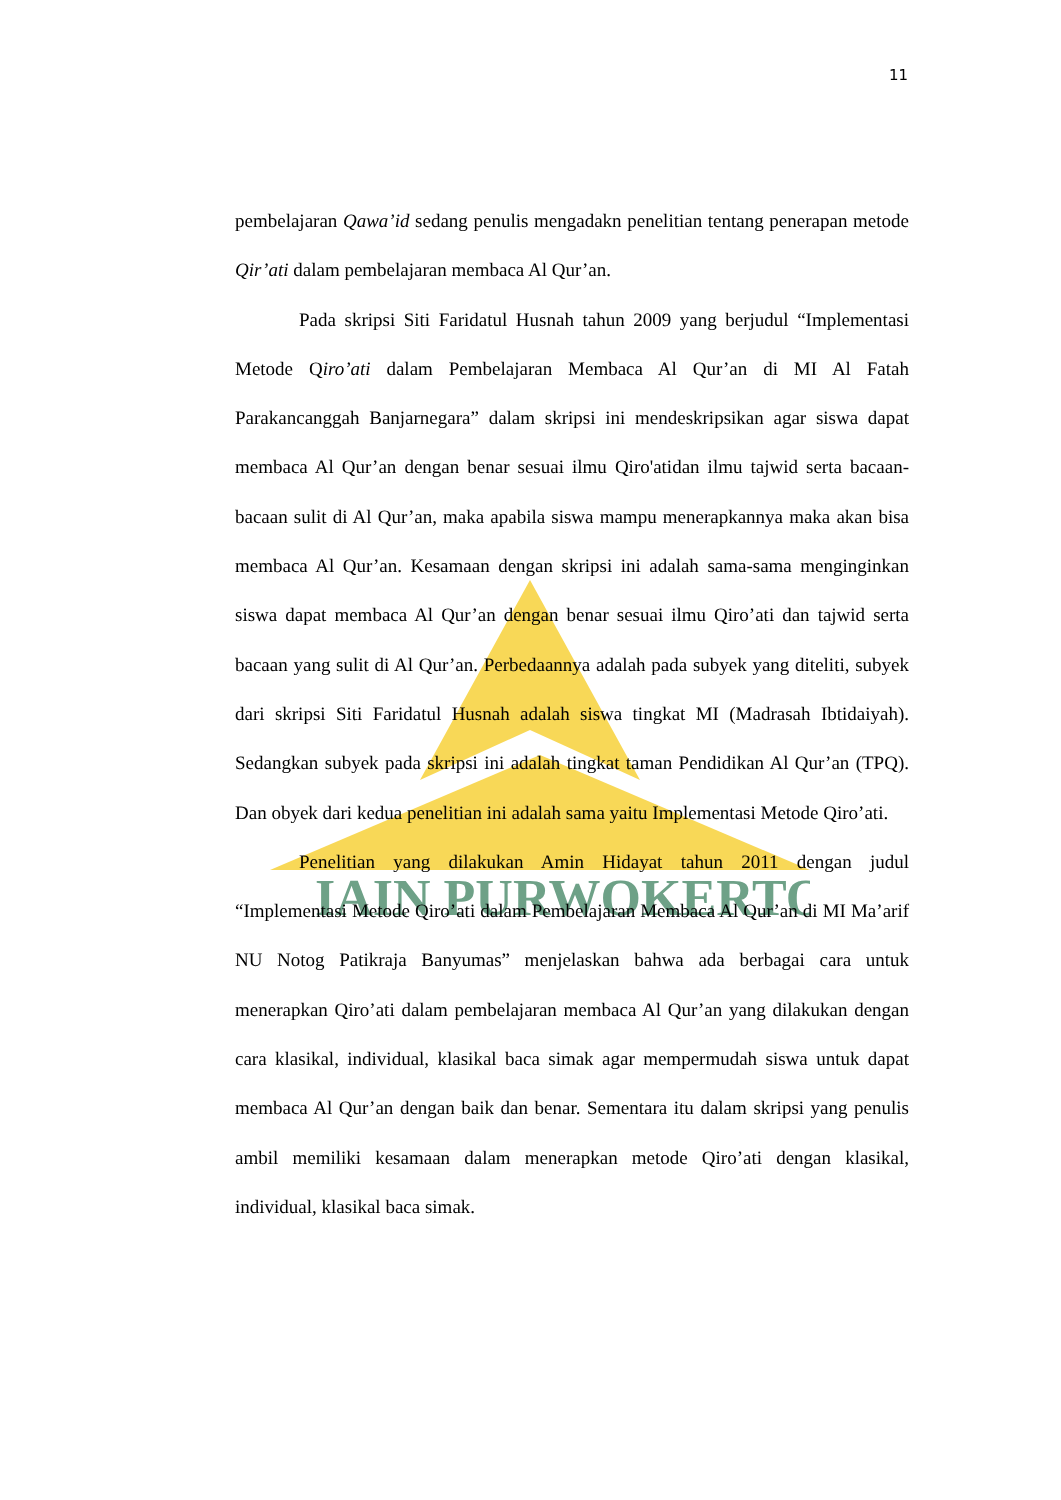IAIN PURWOKERTO
11
pembelajaran Qawa’id sedang penulis mengadakn penelitian tentang penerapan metode Qir’ati dalam pembelajaran membaca Al Qur’an.
Pada skripsi Siti Faridatul Husnah tahun 2009 yang berjudul “Implementasi Metode Qiro’ati dalam Pembelajaran Membaca Al Qur’an di MI Al Fatah Parakancanggah Banjarnegara” dalam skripsi ini mendeskripsikan agar siswa dapat membaca Al Qur’an dengan benar sesuai ilmu Qiro'atidan ilmu tajwid serta bacaan-bacaan sulit di Al Qur’an, maka apabila siswa mampu menerapkannya maka akan bisa membaca Al Qur’an. Kesamaan dengan skripsi ini adalah sama-sama menginginkan siswa dapat membaca Al Qur’an dengan benar sesuai ilmu Qiro’ati dan tajwid serta bacaan yang sulit di Al Qur’an. Perbedaannya adalah pada subyek yang diteliti, subyek dari skripsi Siti Faridatul Husnah adalah siswa tingkat MI (Madrasah Ibtidaiyah). Sedangkan subyek pada skripsi ini adalah tingkat taman Pendidikan Al Qur’an (TPQ). Dan obyek dari kedua penelitian ini adalah sama yaitu Implementasi Metode Qiro’ati.
Penelitian yang dilakukan Amin Hidayat tahun 2011 dengan judul “Implementasi Metode Qiro’ati dalam Pembelajaran Membaca Al Qur’an di MI Ma’arif NU Notog Patikraja Banyumas” menjelaskan bahwa ada berbagai cara untuk menerapkan Qiro’ati dalam pembelajaran membaca Al Qur’an yang dilakukan dengan cara klasikal, individual, klasikal baca simak agar mempermudah siswa untuk dapat membaca Al Qur’an dengan baik dan benar. Sementara itu dalam skripsi yang penulis ambil memiliki kesamaan dalam menerapkan metode Qiro’ati dengan klasikal, individual, klasikal baca simak.